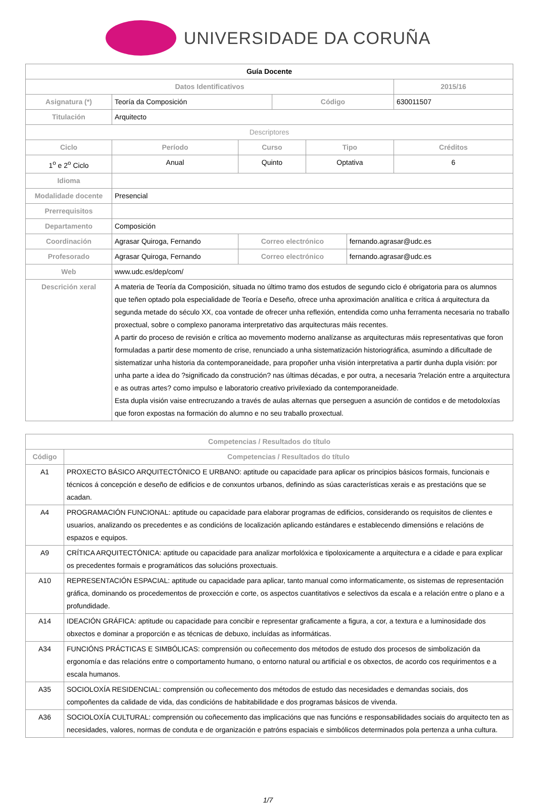UNIVERSIDADE DA CORUÑA
| Guía Docente | | | | | | | |
| Datos Identificativos | | | | | | | 2015/16 |
| Asignatura (*) | Teoría da Composición | | | Código | | | 630011507 |
| Titulación | Arquitecto | | | | | | |
| Descriptores | | | | | | | |
| Ciclo | | Período | Curso | | Tipo | | Créditos |
| 1<sup>o</sup> e 2<sup>o</sup> Ciclo | | Anual | Quinto | | Optativa | | 6 |
| Idioma | | | | | | | |
| Modalidade docente | Presencial | | | | | | |
| Prerrequisitos | | | | | | | |
| Departamento | Composición | | | | | | |
| Coordinación | Agrasar Quiroga, Fernando | | Correo electrónico | | | fernando.agrasar@udc.es | |
| Profesorado | Agrasar Quiroga, Fernando | | Correo electrónico | | | fernando.agrasar@udc.es | |
| Web | www.udc.es/dep/com/ | | | | | | |
| Descrición xeral | A materia de Teoría da Composición, situada no último tramo dos estudos de segundo ciclo é obrigatoria para os alumnos que teñen optado pola especialidade de Teoría e Deseño, ofrece unha aproximación analítica e crítica á arquitectura da segunda metade do século XX, coa vontade de ofrecer unha reflexión, entendida como unha ferramenta necesaria no traballo proxectual, sobre o complexo panorama interpretativo das arquitecturas máis recentes. A partir do proceso de revisión e crítica ao movemento moderno analízanse as arquitecturas máis representativas que foron formuladas a partir dese momento de crise, renunciado a unha sistematización historiográfica, asumindo a dificultade de sistematizar unha historia da contemporaneidade, para propoñer unha visión interpretativa a partir dunha dupla visión: por unha parte a idea do ?significado da construción? nas últimas décadas, e por outra, a necesaria ?relación entre a arquitectura e as outras artes? como impulso e laboratorio creativo privilexiado da contemporaneidade. Esta dupla visión vaise entrecruzando a través de aulas alternas que perseguen a asunción de contidos e de metodoloxías que foron expostas na formación do alumno e no seu traballo proxectual. | | | | | | |
| Competencias / Resultados do título | |
| --- | --- |
| Código | Competencias / Resultados do título |
| A1 | PROXECTO BÁSICO ARQUITECTÓNICO E URBANO: aptitude ou capacidade para aplicar os principios básicos formais, funcionais e técnicos á concepción e deseño de edificios e de conxuntos urbanos, definindo as súas características xerais e as prestacións que se acadan. |
| A4 | PROGRAMACIÓN FUNCIONAL: aptitude ou capacidade para elaborar programas de edificios, considerando os requisitos de clientes e usuarios, analizando os precedentes e as condicións de localización aplicando estándares e establecendo dimensións e relacións de espazos e equipos. |
| A9 | CRÍTICA ARQUITECTÓNICA: aptitude ou capacidade para analizar morfolóxica e tipoloxicamente a arquitectura e a cidade e para explicar os precedentes formais e programáticos das solucións proxectuais. |
| A10 | REPRESENTACIÓN ESPACIAL: aptitude ou capacidade para aplicar, tanto manual como informaticamente, os sistemas de representación gráfica, dominando os procedementos de proxección e corte, os aspectos cuantitativos e selectivos da escala e a relación entre o plano e a profundidade. |
| A14 | IDEACIÓN GRÁFICA: aptitude ou capacidade para concibir e representar graficamente a figura, a cor, a textura e a luminosidade dos obxectos e dominar a proporción e as técnicas de debuxo, incluídas as informáticas. |
| A34 | FUNCIÓNS PRÁCTICAS E SIMBÓLICAS: comprensión ou coñecemento dos métodos de estudo dos procesos de simbolización da ergonomía e das relacións entre o comportamento humano, o entorno natural ou artificial e os obxectos, de acordo cos requirimentos e a escala humanos. |
| A35 | SOCIOLOXÍA RESIDENCIAL: comprensión ou coñecemento dos métodos de estudo das necesidades e demandas sociais, dos compoñentes da calidade de vida, das condicións de habitabilidade e dos programas básicos de vivenda. |
| A36 | SOCIOLOXÍA CULTURAL: comprensión ou coñecemento das implicacións que nas funcións e responsabilidades sociais do arquitecto ten as necesidades, valores, normas de conduta e de organización e patróns espaciais e simbólicos determinados pola pertenza a unha cultura. |
1/7